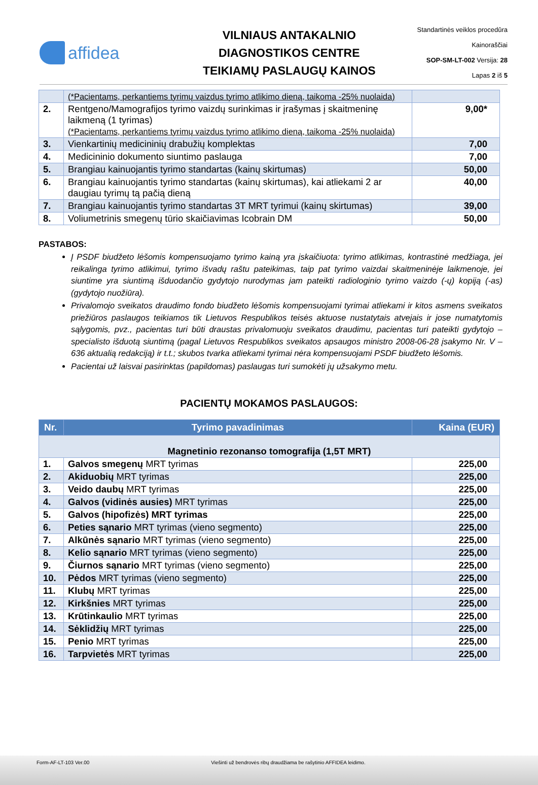affidea
VILNIAUS ANTAKALNIO
DIAGNOSTIKOS CENTRE
TEIKIAMŲ PASLAUGŲ KAINOS
Standartinės veiklos procedūra
Kainoraščiai
SOP-SM-LT-002 Versija: 28
Lapas 2 iš 5
| | (*Pacientams, perkantiems tyrimų vaizdus tyrimo atlikimo dieną, taikoma -25% nuolaida) | |
| 2. | Rentgeno/Mamografijos tyrimo vaizdų surinkimas ir įrašymas į skaitmeninę laikmeną (1 tyrimas) (*Pacientams, perkantiems tyrimų vaizdus tyrimo atlikimo dieną, taikoma -25% nuolaida) | 9,00* |
| 3. | Vienkartinių medicininių drabužių komplektas | 7,00 |
| 4. | Medicininio dokumento siuntimo paslauga | 7,00 |
| 5. | Brangiau kainuojantis tyrimo standartas (kainų skirtumas) | 50,00 |
| 6. | Brangiau kainuojantis tyrimo standartas (kainų skirtumas), kai atliekami 2 ar daugiau tyrimų tą pačią dieną | 40,00 |
| 7. | Brangiau kainuojantis tyrimo standartas 3T MRT tyrimui (kainų skirtumas) | 39,00 |
| 8. | Voliumetrinis smegenų tūrio skaičiavimas Icobrain DM | 50,00 |
PASTABOS:
Į PSDF biudžeto lėšomis kompensuojamo tyrimo kainą yra įskaičiuota: tyrimo atlikimas, kontrastinė medžiaga, jei reikalinga tyrimo atlikimui, tyrimo išvadų raštu pateikimas, taip pat tyrimo vaizdai skaitmeninėje laikmenoje, jei siuntime yra siuntimą išduodančio gydytojo nurodymas jam pateikti radiologinio tyrimo vaizdo (-ų) kopiją (-as) (gydytojo nuožiūra).
Privalomojo sveikatos draudimo fondo biudžeto lėšomis kompensuojami tyrimai atliekami ir kitos asmens sveikatos priežiūros paslaugos teikiamos tik Lietuvos Respublikos teisės aktuose nustatytais atvejais ir jose numatytomis sąlygomis, pvz., pacientas turi būti draustas privalomuoju sveikatos draudimu, pacientas turi pateikti gydytojo – specialisto išduotą siuntimą (pagal Lietuvos Respublikos sveikatos apsaugos ministro 2008-06-28 įsakymo Nr. V – 636 aktualią redakciją) ir t.t.; skubos tvarka atliekami tyrimai nėra kompensuojami PSDF biudžeto lėšomis.
Pacientai už laisvai pasirinktas (papildomas) paslaugas turi sumokėti jų užsakymo metu.
PACIENTŲ MOKAMOS PASLAUGOS:
| Nr. | Tyrimo pavadinimas | Kaina (EUR) |
| --- | --- | --- |
| Magnetinio rezonanso tomografija (1,5T MRT) | | |
| 1. | Galvos smegenų MRT tyrimas | 225,00 |
| 2. | Akiduobių MRT tyrimas | 225,00 |
| 3. | Veido daubų MRT tyrimas | 225,00 |
| 4. | Galvos (vidinės ausies) MRT tyrimas | 225,00 |
| 5. | Galvos (hipofizės) MRT tyrimas | 225,00 |
| 6. | Peties sąnario MRT tyrimas (vieno segmento) | 225,00 |
| 7. | Alkūnės sąnario MRT tyrimas (vieno segmento) | 225,00 |
| 8. | Kelio sąnario MRT tyrimas (vieno segmento) | 225,00 |
| 9. | Čiurnos sąnario MRT tyrimas (vieno segmento) | 225,00 |
| 10. | Pėdos MRT tyrimas (vieno segmento) | 225,00 |
| 11. | Klubų MRT tyrimas | 225,00 |
| 12. | Kirkšnies MRT tyrimas | 225,00 |
| 13. | Krūtinkaulio MRT tyrimas | 225,00 |
| 14. | Sėklidžių MRT tyrimas | 225,00 |
| 15. | Penio MRT tyrimas | 225,00 |
| 16. | Tarpvietės MRT tyrimas | 225,00 |
Form-AF-LT-103 Ver.00 Viešinti už bendrovės ribų draudžiama be rašytinio AFFIDEA leidimo.